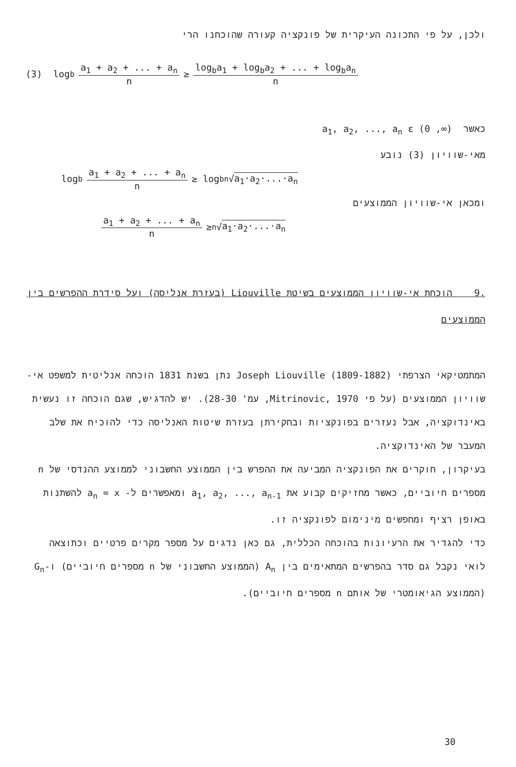ולכן, על פי התכונה העיקרית של פונקציה קעורה שהוכחנו הרי
(3) log<sub>b</sub> a<sub>1</sub> + a<sub>2</sub> + ... + a<sub>n</sub> n ≥ log<sub>b</sub>a<sub>1</sub> + log<sub>b</sub>a<sub>2</sub> + ... + log<sub>b</sub>a<sub>n</sub> n
כאשר a<sub>1</sub>, a<sub>2</sub>, ..., a<sub>n</sub> ε (0 ,∞)
מאי-שוויון (3) נובע
log<sub>b</sub> a<sub>1</sub> + a<sub>2</sub> + ... + a<sub>n</sub> n ≥ log<sub>b</sub> <sup>n</sup>√ a<sub>1</sub>·a<sub>2</sub>·...·a<sub>n</sub>
ומכאן אי-שוויון הממוצעים
a<sub>1</sub> + a<sub>2</sub> + ... + a<sub>n</sub> n ≥ <sup>n</sup>√ a<sub>1</sub>·a<sub>2</sub>·...·a<sub>n</sub>
.9 הוכחת אי-שוויון הממוצעים בשיטת Liouville (בעזרת אנליסה) ועל סידרת ההפרשים בין הממוצעים
המתמטיקאי הצרפתי Joseph Liouville (1809-1882) נתן בשנת 1831 הוכחה אנליטית למשפט אי-שוויון הממוצעים (על פי Mitrinovic, 1970, עמ' 28-30). יש להדגיש, שגם הוכחה זו נעשית באינדוקציה, אבל נעזרים בפונקציות ובחקירתן בעזרת שיטות האנליסה כדי להוכיח את שלב המעבר של האינדוקציה.
בעיקרון, חוקרים את הפונקציה המביעה את ההפרש בין הממוצע החשבוני לממוצע ההנדסי של n מספרים חיוביים, כאשר מחזיקים קבוע את a<sub>1</sub>, a<sub>2</sub>, ..., a<sub>n-1</sub> ומאפשרים ל- a<sub>n</sub> = x להשתנות באופן רציף ומחפשים מינימום לפונקציה זו.
כדי להגדיר את הרעיונות בהוכחה הכללית, גם כאן נדגים על מספר מקרים פרטיים וכתוצאה לואי נקבל גם סדר בהפרשים המתאימים בין A<sub>n</sub> (הממוצע החשבוני של n מספרים חיוביים) ו-G<sub>n</sub> (הממוצע הגיאומטרי של אותם n מספרים חיוביים).
30